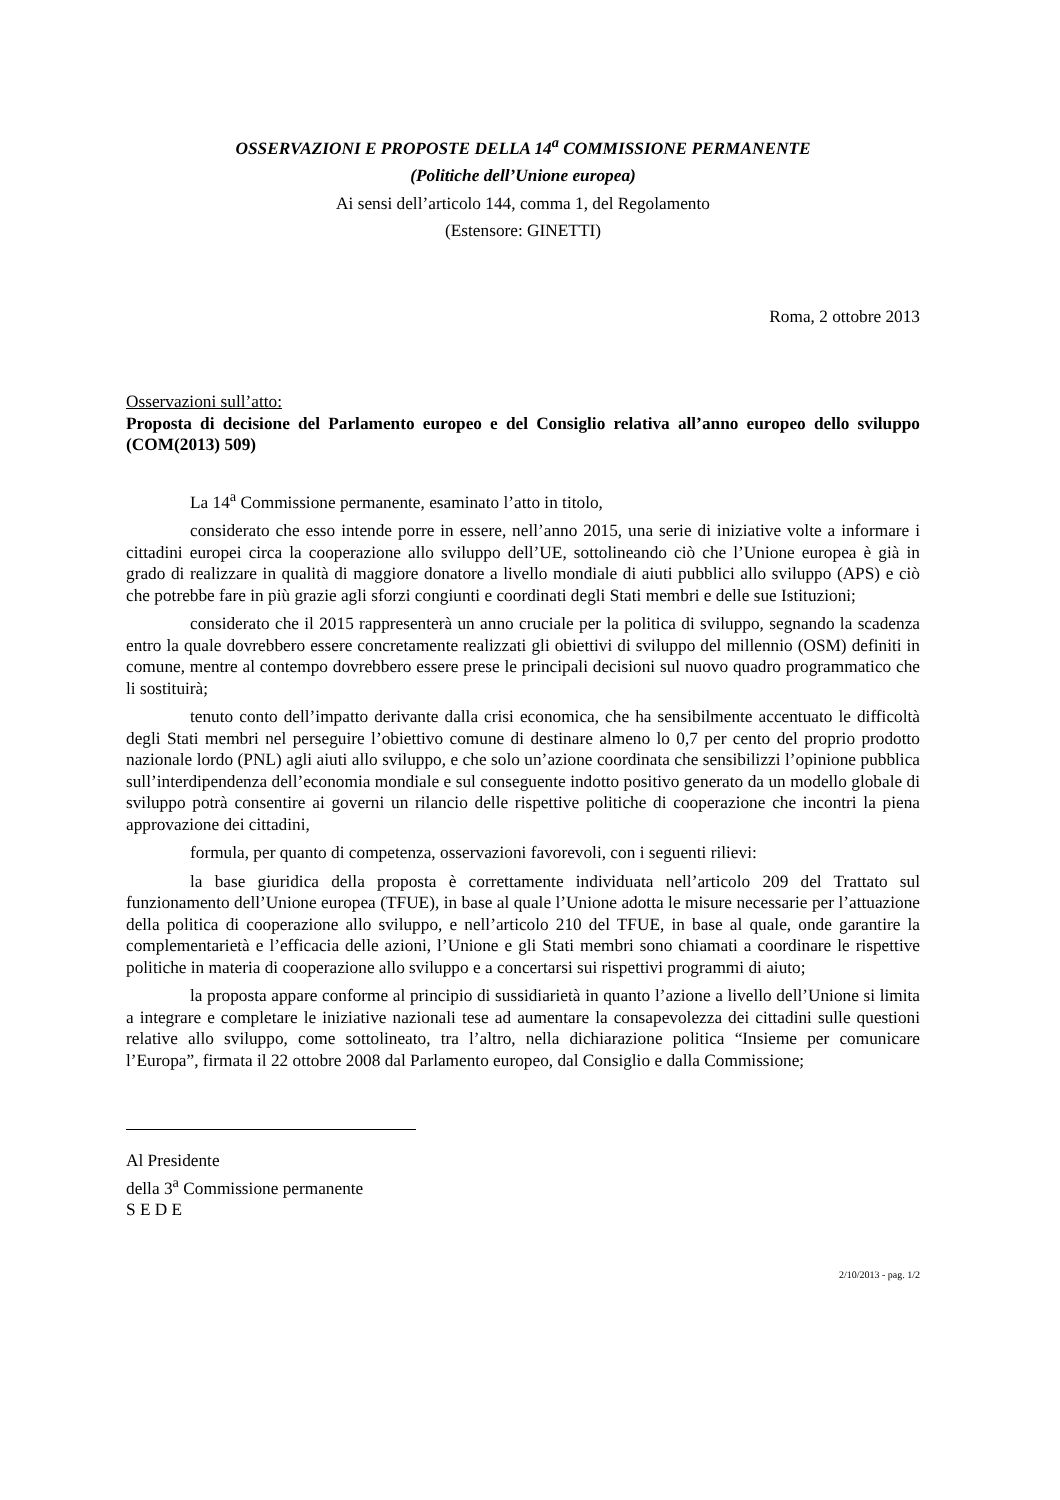OSSERVAZIONI E PROPOSTE DELLA 14<sup>a</sup> COMMISSIONE PERMANENTE
(Politiche dell’Unione europea)
Ai sensi dell’articolo 144, comma 1, del Regolamento
(Estensore: GINETTI)
Roma, 2 ottobre 2013
Osservazioni sull’atto:
Proposta di decisione del Parlamento europeo e del Consiglio relativa all’anno europeo dello sviluppo (COM(2013) 509)
La 14<sup>a</sup> Commissione permanente, esaminato l’atto in titolo,
considerato che esso intende porre in essere, nell’anno 2015, una serie di iniziative volte a informare i cittadini europei circa la cooperazione allo sviluppo dell’UE, sottolineando ciò che l’Unione europea è già in grado di realizzare in qualità di maggiore donatore a livello mondiale di aiuti pubblici allo sviluppo (APS) e ciò che potrebbe fare in più grazie agli sforzi congiunti e coordinati degli Stati membri e delle sue Istituzioni;
considerato che il 2015 rappresenterà un anno cruciale per la politica di sviluppo, segnando la scadenza entro la quale dovrebbero essere concretamente realizzati gli obiettivi di sviluppo del millennio (OSM) definiti in comune, mentre al contempo dovrebbero essere prese le principali decisioni sul nuovo quadro programmatico che li sostituirà;
tenuto conto dell’impatto derivante dalla crisi economica, che ha sensibilmente accentuato le difficoltà degli Stati membri nel perseguire l’obiettivo comune di destinare almeno lo 0,7 per cento del proprio prodotto nazionale lordo (PNL) agli aiuti allo sviluppo, e che solo un’azione coordinata che sensibilizzi l’opinione pubblica sull’interdipendenza dell’economia mondiale e sul conseguente indotto positivo generato da un modello globale di sviluppo potrà consentire ai governi un rilancio delle rispettive politiche di cooperazione che incontri la piena approvazione dei cittadini,
formula, per quanto di competenza, osservazioni favorevoli, con i seguenti rilievi:
la base giuridica della proposta è correttamente individuata nell’articolo 209 del Trattato sul funzionamento dell’Unione europea (TFUE), in base al quale l’Unione adotta le misure necessarie per l’attuazione della politica di cooperazione allo sviluppo, e nell’articolo 210 del TFUE, in base al quale, onde garantire la complementarietà e l’efficacia delle azioni, l’Unione e gli Stati membri sono chiamati a coordinare le rispettive politiche in materia di cooperazione allo sviluppo e a concertarsi sui rispettivi programmi di aiuto;
la proposta appare conforme al principio di sussidiarietà in quanto l’azione a livello dell’Unione si limita a integrare e completare le iniziative nazionali tese ad aumentare la consapevolezza dei cittadini sulle questioni relative allo sviluppo, come sottolineato, tra l’altro, nella dichiarazione politica “Insieme per comunicare l’Europa”, firmata il 22 ottobre 2008 dal Parlamento europeo, dal Consiglio e dalla Commissione;
Al Presidente
della 3<sup>a</sup> Commissione permanente
S E D E
2/10/2013 - pag. 1/2